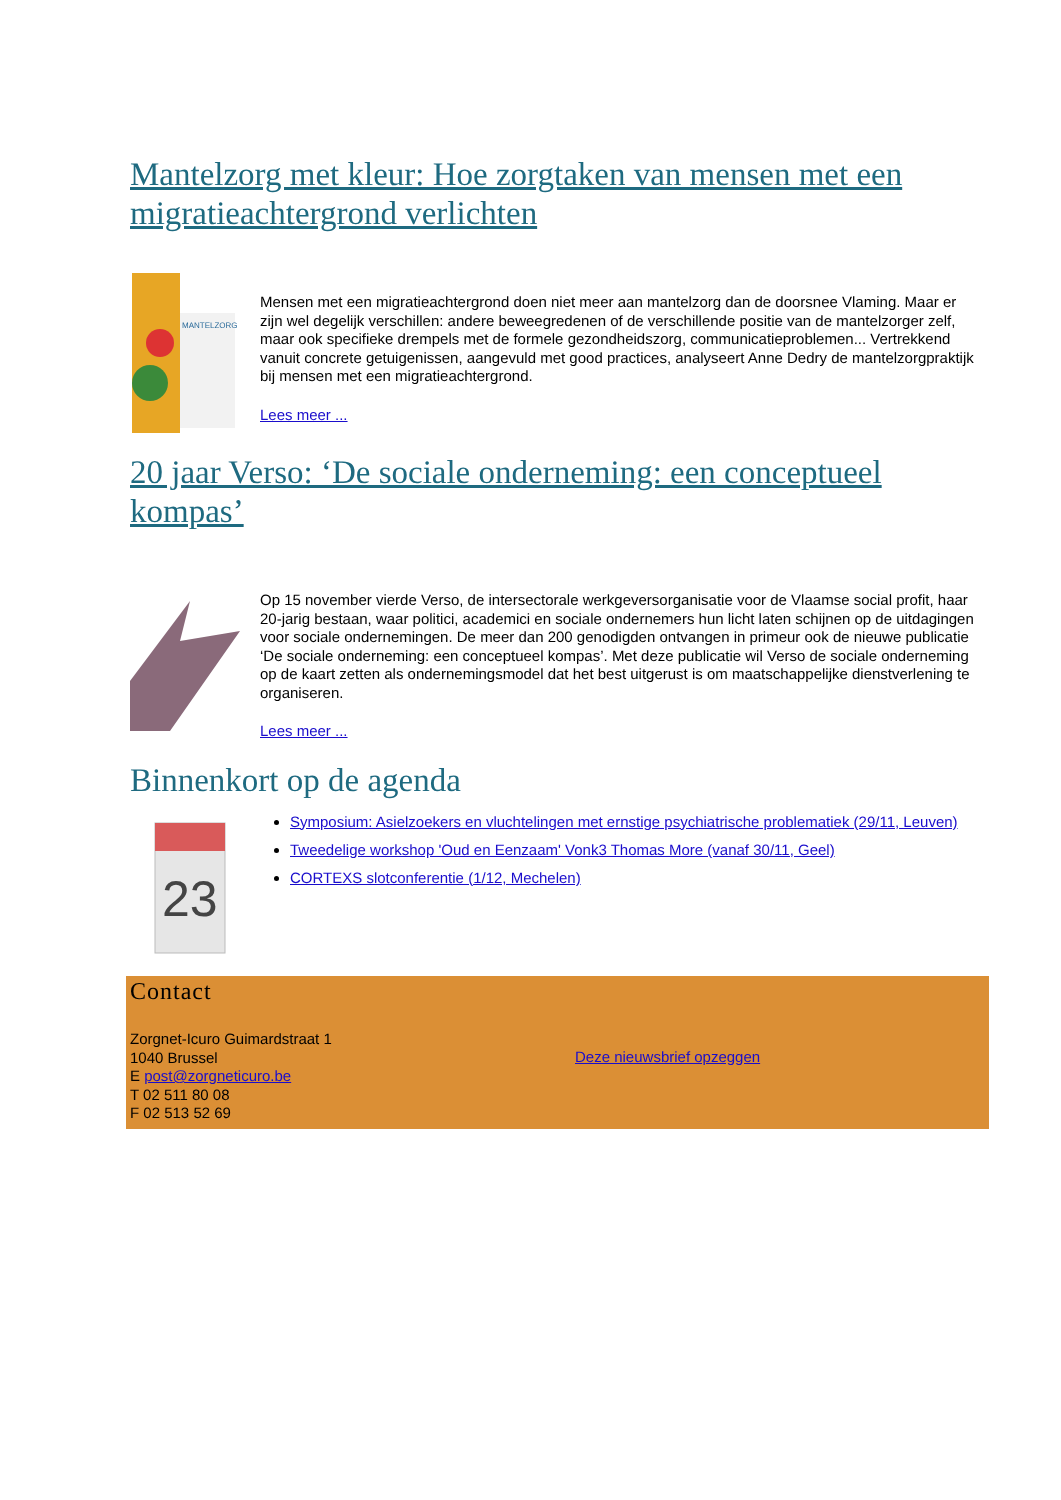Mantelzorg met kleur: Hoe zorgtaken van mensen met een migratieachtergrond verlichten
MANTELZORG
Mensen met een migratieachtergrond doen niet meer aan mantelzorg dan de doorsnee Vlaming. Maar er zijn wel degelijk verschillen: andere beweegredenen of de verschillende positie van de mantelzorger zelf, maar ook specifieke drempels met de formele gezondheidszorg, communicatieproblemen... Vertrekkend vanuit concrete getuigenissen, aangevuld met good practices, analyseert Anne Dedry de mantelzorgpraktijk bij mensen met een migratieachtergrond.
Lees meer ...
20 jaar Verso: ‘De sociale onderneming: een conceptueel kompas’
Op 15 november vierde Verso, de intersectorale werkgeversorganisatie voor de Vlaamse social profit, haar 20-jarig bestaan, waar politici, academici en sociale ondernemers hun licht laten schijnen op de uitdagingen voor sociale ondernemingen. De meer dan 200 genodigden ontvangen in primeur ook de nieuwe publicatie ‘De sociale onderneming: een conceptueel kompas’. Met deze publicatie wil Verso de sociale onderneming op de kaart zetten als ondernemingsmodel dat het best uitgerust is om maatschappelijke dienstverlening te organiseren.
Lees meer ...
Binnenkort op de agenda
23
Symposium: Asielzoekers en vluchtelingen met ernstige psychiatrische problematiek (29/11, Leuven)
Tweedelige workshop 'Oud en Eenzaam' Vonk3 Thomas More (vanaf 30/11, Geel)
CORTEXS slotconferentie (1/12, Mechelen)
Contact
Zorgnet-Icuro Guimardstraat 1
1040 Brussel
E post@zorgneticuro.be
T 02 511 80 08
F 02 513 52 69
Deze nieuwsbrief opzeggen